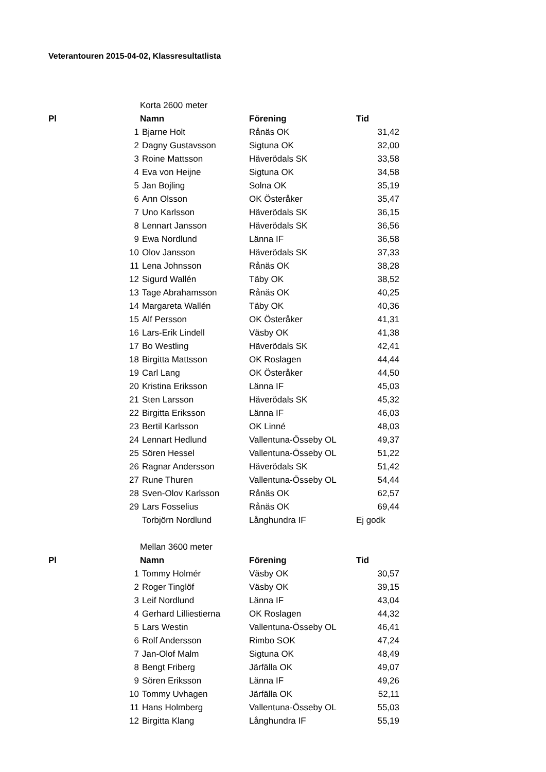Veterantouren 2015-04-02, Klassresultatlista
| | Korta 2600 meter | | | |
| Pl | Namn | | Förening | Tid |
| | 1 | Bjarne Holt | Rånäs OK | 31,42 |
| | 2 | Dagny Gustavsson | Sigtuna OK | 32,00 |
| | 3 | Roine Mattsson | Häverödals SK | 33,58 |
| | 4 | Eva von Heijne | Sigtuna OK | 34,58 |
| | 5 | Jan Bojling | Solna OK | 35,19 |
| | 6 | Ann Olsson | OK Österåker | 35,47 |
| | 7 | Uno Karlsson | Häverödals SK | 36,15 |
| | 8 | Lennart Jansson | Häverödals SK | 36,56 |
| | 9 | Ewa Nordlund | Länna IF | 36,58 |
| | 10 | Olov Jansson | Häverödals SK | 37,33 |
| | 11 | Lena Johnsson | Rånäs OK | 38,28 |
| | 12 | Sigurd Wallén | Täby OK | 38,52 |
| | 13 | Tage Abrahamsson | Rånäs OK | 40,25 |
| | 14 | Margareta Wallén | Täby OK | 40,36 |
| | 15 | Alf Persson | OK Österåker | 41,31 |
| | 16 | Lars-Erik Lindell | Väsby OK | 41,38 |
| | 17 | Bo Westling | Häverödals SK | 42,41 |
| | 18 | Birgitta Mattsson | OK Roslagen | 44,44 |
| | 19 | Carl Lang | OK Österåker | 44,50 |
| | 20 | Kristina Eriksson | Länna IF | 45,03 |
| | 21 | Sten Larsson | Häverödals SK | 45,32 |
| | 22 | Birgitta Eriksson | Länna IF | 46,03 |
| | 23 | Bertil Karlsson | OK Linné | 48,03 |
| | 24 | Lennart Hedlund | Vallentuna-Össeby OL | 49,37 |
| | 25 | Sören Hessel | Vallentuna-Össeby OL | 51,22 |
| | 26 | Ragnar Andersson | Häverödals SK | 51,42 |
| | 27 | Rune Thuren | Vallentuna-Össeby OL | 54,44 |
| | 28 | Sven-Olov Karlsson | Rånäs OK | 62,57 |
| | 29 | Lars Fosselius | Rånäs OK | 69,44 |
| | | Torbjörn Nordlund | Långhundra IF | Ej godk |
| | Mellan 3600 meter | | | |
| Pl | Namn | | Förening | Tid |
| | 1 | Tommy Holmér | Väsby OK | 30,57 |
| | 2 | Roger Tinglöf | Väsby OK | 39,15 |
| | 3 | Leif Nordlund | Länna IF | 43,04 |
| | 4 | Gerhard Lilliestierna | OK Roslagen | 44,32 |
| | 5 | Lars Westin | Vallentuna-Össeby OL | 46,41 |
| | 6 | Rolf Andersson | Rimbo SOK | 47,24 |
| | 7 | Jan-Olof Malm | Sigtuna OK | 48,49 |
| | 8 | Bengt Friberg | Järfälla OK | 49,07 |
| | 9 | Sören Eriksson | Länna IF | 49,26 |
| | 10 | Tommy Uvhagen | Järfälla OK | 52,11 |
| | 11 | Hans Holmberg | Vallentuna-Össeby OL | 55,03 |
| | 12 | Birgitta Klang | Långhundra IF | 55,19 |